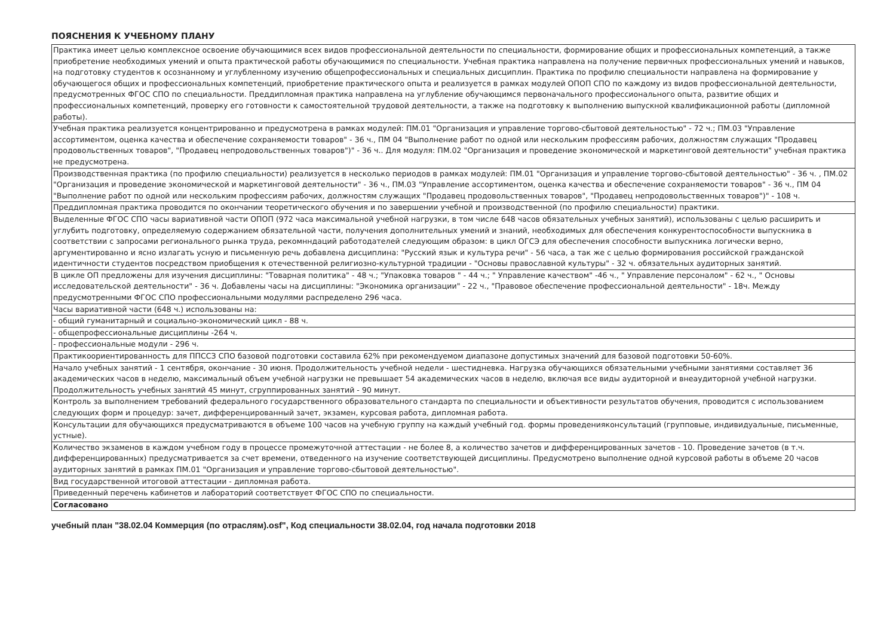ПОЯСНЕНИЯ К УЧЕБНОМУ ПЛАНУ
| Практика имеет целью комплексное освоение обучающимися всех видов профессиональной деятельности по специальности, формирование общих и профессиональных компетенций, а также приобретение необходимых умений и опыта практической работы обучающимися по специальности. Учебная практика направлена на получение первичных профессиональных умений и навыков, на подготовку студентов к осознанному и углубленному изучению общепрофессиональных и специальных дисциплин. Практика по профилю специальности направлена на формирование у обучающегося общих и профессиональных компетенций, приобретение практического опыта и реализуется в рамках модулей ОПОП СПО по каждому из видов профессиональной деятельности, предусмотренных ФГОС СПО по специальности. Преддипломная практика направлена на углубление обучающимся первоначального профессионального опыта, развитие общих и профессиональных компетенций, проверку его готовности к самостоятельной трудовой деятельности, а также на подготовку к выполнению выпускной квалификационной работы (дипломной работы). |
| Учебная практика реализуется концентрированно и предусмотрена в рамках модулей: ПМ.01 "Организация и управление торгово-сбытовой деятельностью" - 72 ч.; ПМ.03 "Управление ассортиментом, оценка качества и обеспечение сохраняемости товаров" - 36 ч., ПМ 04 "Выполнение работ по одной или нескольким профессиям рабочих, должностям служащих "Продавец продовольственных товаров", "Продавец непродовольственных товаров")" - 36 ч.. Для модуля: ПМ.02 "Организация и проведение экономической и маркетинговой деятельности" учебная практика не предусмотрена. |
| Производственная практика (по профилю специальности) реализуется в несколько периодов в рамках модулей: ПМ.01 "Организация и управление торгово-сбытовой деятельностью" - 36 ч. , ПМ.02 "Организация и проведение экономической и маркетинговой деятельности" - 36 ч., ПМ.03 "Управление ассортиментом, оценка качества и обеспечение сохраняемости товаров" - 36 ч., ПМ 04 "Выполнение работ по одной или нескольким профессиям рабочих, должностям служащих "Продавец продовольственных товаров", "Продавец непродовольственных товаров")" - 108 ч. |
| Преддипломная практика проводится по окончании теоретического обучения и по завершении учебной и производственной (по профилю специальности) практики. |
| Выделенные ФГОС СПО часы вариативной части ОПОП (972 часа максимальной учебной нагрузки, в том числе 648 часов обязательных учебных занятий), использованы с целью расширить и углубить подготовку, определяемую содержанием обязательной части, получения дополнительных умений и знаний, необходимых для обеспечения конкурентоспособности выпускника в соответствии с запросами регионального рынка труда, рекомнндаций работодателей следующим образом: в цикл ОГСЭ для обеспечения способности выпускника логически верно, аргументированно и ясно излагать усную и письменную речь добавлена дисциплина: "Русский язык и культура речи" - 56 часа, а так же с целью формирования российской гражданской идентичности студентов посредством приобщения к отечественной религиозно-культурной традиции - "Основы православной культуры" - 32 ч. обязательных аудиторных занятий. |
| В цикле ОП предложены для изучения дисциплины: "Товарная политика" - 48 ч.; "Упаковка товаров " - 44 ч.; " Управление качеством" -46 ч., " Управление персоналом" - 62 ч., " Основы исследовательской деятельности" - 36 ч. Добавлены часы на дисциплины: "Экономика организации" - 22 ч., "Правовое обеспечение профессиональной деятельности" - 18ч. Между предусмотренными ФГОС СПО профессиональными модулями распределено 296 часа. |
| Часы вариативной части (648 ч.) использованы на: |
| - общий гуманитарный и социально-экономический цикл - 88 ч. |
| - общепрофессиональные дисциплины -264 ч. |
| - профессиональные модули - 296 ч. |
| Практикоориентированность для ППССЗ СПО базовой подготовки составила 62% при рекомендуемом диапазоне допустимых значений для базовой подготовки 50-60%. |
| Начало учебных занятий - 1 сентября, окончание - 30 июня. Продолжительность учебной недели - шестидневка. Нагрузка обучающихся обязательными учебными занятиями составляет 36 академических часов в неделю, максимальный объем учебной нагрузки не превышает 54 академических часов в неделю, включая все виды аудиторной и внеаудиторной учебной нагрузки. Продолжительность учебных занятий 45 минут, сгруппированных занятий - 90 минут. |
| Контроль за выполнением требований федерального государственного образовательного стандарта по специальности и объективности результатов обучения, проводится с использованием следующих форм и процедур: зачет, дифференцированный зачет, экзамен, курсовая работа, дипломная работа. |
| Консультации для обучающихся предусматриваются в объеме 100 часов на учебную группу на каждый учебный год. формы проведенияконсультаций (групповые, индивидуальные, письменные, устные). |
| Количество экзаменов в каждом учебном году в процессе промежуточной аттестации - не более 8, а количество зачетов и дифференцированных зачетов - 10. Проведение зачетов (в т.ч. дифференцированных) предусматривается за счет времени, отведенного на изучение соответствующей дисциплины. Предусмотрено выполнение одной курсовой работы в объеме 20 часов аудиторных занятий в рамках ПМ.01 "Организация и управление торгово-сбытовой деятельностью". |
| Вид государственной итоговой аттестации - дипломная работа. |
| Приведенный перечень кабинетов и лабораторий соответствует ФГОС СПО по специальности. |
| Согласовано |
учебный план "38.02.04 Коммерция (по отраслям).osf", Код специальности 38.02.04, год начала подготовки 2018